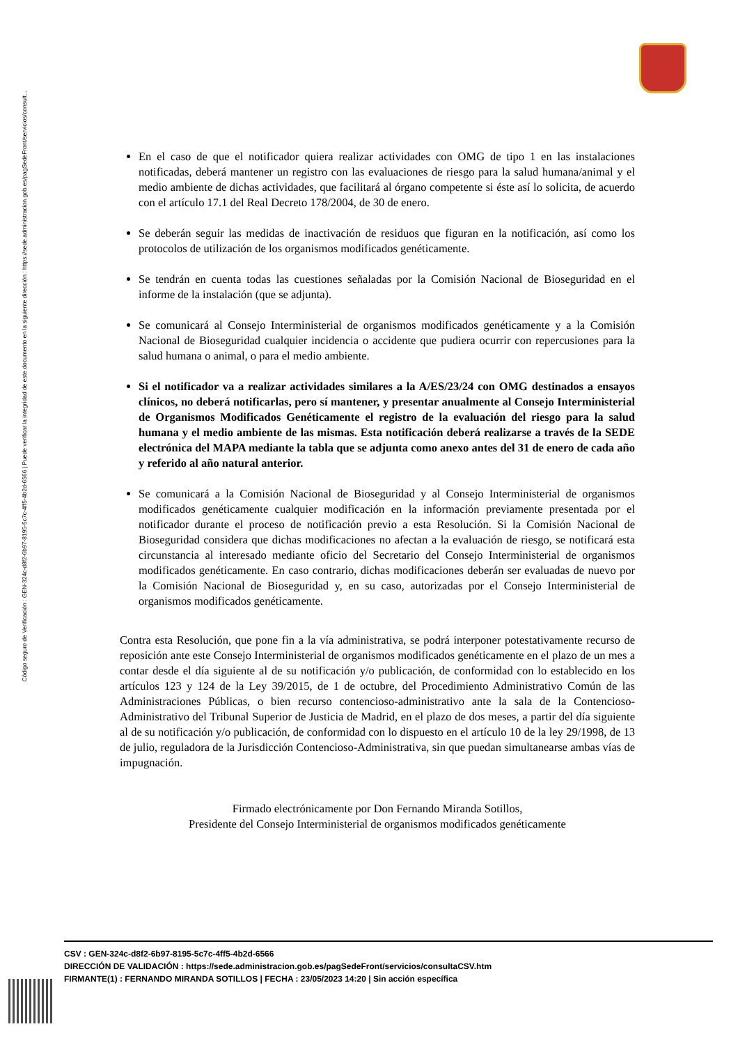Código seguro de Verificación : GEN-324c-d8f2-6b97-8195-5c7c-4ff5-4b2d-6566 | Puede verificar la integridad de este documento en la siguiente dirección : https://sede.administracion.gob.es/pagSedeFront/servicios/consult...
En el caso de que el notificador quiera realizar actividades con OMG de tipo 1 en las instalaciones notificadas, deberá mantener un registro con las evaluaciones de riesgo para la salud humana/animal y el medio ambiente de dichas actividades, que facilitará al órgano competente si éste así lo solicita, de acuerdo con el artículo 17.1 del Real Decreto 178/2004, de 30 de enero.
Se deberán seguir las medidas de inactivación de residuos que figuran en la notificación, así como los protocolos de utilización de los organismos modificados genéticamente.
Se tendrán en cuenta todas las cuestiones señaladas por la Comisión Nacional de Bioseguridad en el informe de la instalación (que se adjunta).
Se comunicará al Consejo Interministerial de organismos modificados genéticamente y a la Comisión Nacional de Bioseguridad cualquier incidencia o accidente que pudiera ocurrir con repercusiones para la salud humana o animal, o para el medio ambiente.
Si el notificador va a realizar actividades similares a la A/ES/23/24 con OMG destinados a ensayos clínicos, no deberá notificarlas, pero sí mantener, y presentar anualmente al Consejo Interministerial de Organismos Modificados Genéticamente el registro de la evaluación del riesgo para la salud humana y el medio ambiente de las mismas. Esta notificación deberá realizarse a través de la SEDE electrónica del MAPA mediante la tabla que se adjunta como anexo antes del 31 de enero de cada año y referido al año natural anterior.
Se comunicará a la Comisión Nacional de Bioseguridad y al Consejo Interministerial de organismos modificados genéticamente cualquier modificación en la información previamente presentada por el notificador durante el proceso de notificación previo a esta Resolución. Si la Comisión Nacional de Bioseguridad considera que dichas modificaciones no afectan a la evaluación de riesgo, se notificará esta circunstancia al interesado mediante oficio del Secretario del Consejo Interministerial de organismos modificados genéticamente. En caso contrario, dichas modificaciones deberán ser evaluadas de nuevo por la Comisión Nacional de Bioseguridad y, en su caso, autorizadas por el Consejo Interministerial de organismos modificados genéticamente.
Contra esta Resolución, que pone fin a la vía administrativa, se podrá interponer potestativamente recurso de reposición ante este Consejo Interministerial de organismos modificados genéticamente en el plazo de un mes a contar desde el día siguiente al de su notificación y/o publicación, de conformidad con lo establecido en los artículos 123 y 124 de la Ley 39/2015, de 1 de octubre, del Procedimiento Administrativo Común de las Administraciones Públicas, o bien recurso contencioso-administrativo ante la sala de la Contencioso-Administrativo del Tribunal Superior de Justicia de Madrid, en el plazo de dos meses, a partir del día siguiente al de su notificación y/o publicación, de conformidad con lo dispuesto en el artículo 10 de la ley 29/1998, de 13 de julio, reguladora de la Jurisdicción Contencioso-Administrativa, sin que puedan simultanearse ambas vías de impugnación.
Firmado electrónicamente por Don Fernando Miranda Sotillos,
Presidente del Consejo Interministerial de organismos modificados genéticamente
CSV : GEN-324c-d8f2-6b97-8195-5c7c-4ff5-4b2d-6566
DIRECCIÓN DE VALIDACIÓN : https://sede.administracion.gob.es/pagSedeFront/servicios/consultaCSV.htm
FIRMANTE(1) : FERNANDO MIRANDA SOTILLOS | FECHA : 23/05/2023 14:20 | Sin acción específica